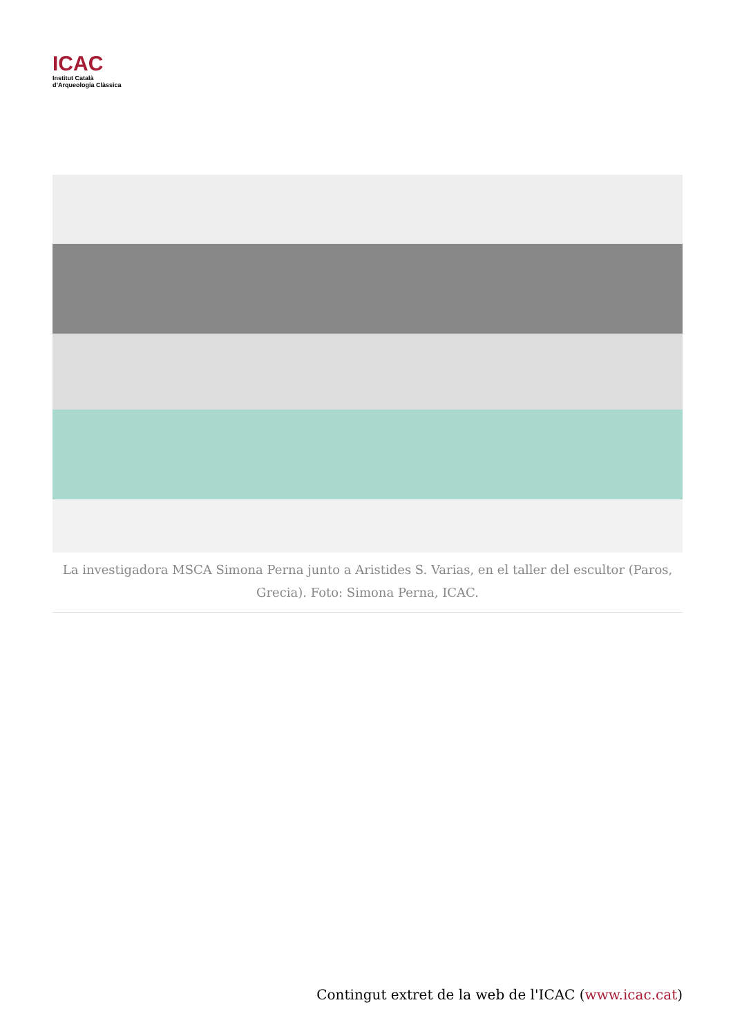ICAC
Institut Català
d’Arqueologia Clàssica
La investigadora MSCA Simona Perna junto a Aristides S. Varias, en el taller del escultor (Paros, Grecia). Foto: Simona Perna, ICAC.
Contingut extret de la web de l'ICAC (www.icac.cat)